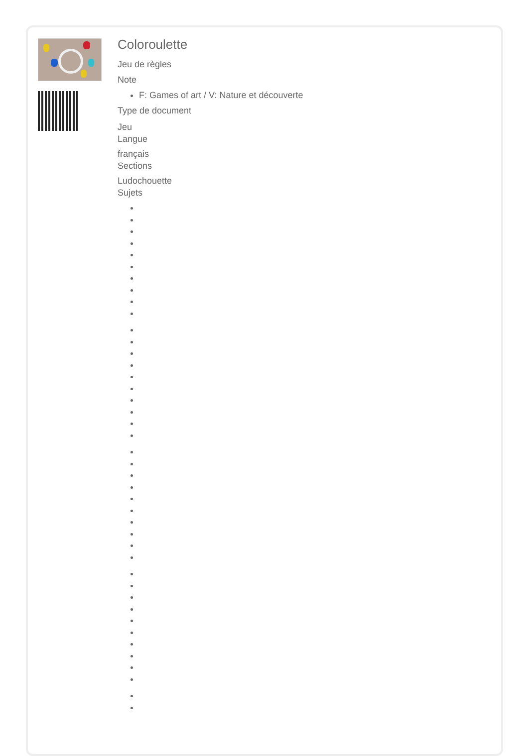Coloroulette
Jeu de règles
Note
F: Games of art / V: Nature et découverte
Type de document
Jeu
Langue
français
Sections
Ludochouette
Sujets